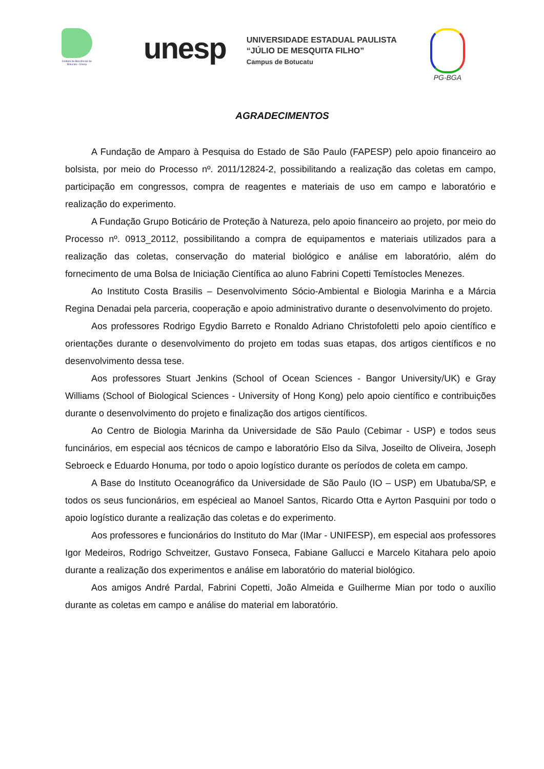Instituto de Biociências de Botucatu - Unesp
unesp
UNIVERSIDADE ESTADUAL PAULISTA
“JÚLIO DE MESQUITA FILHO”
Campus de Botucatu
PG-BGA
AGRADECIMENTOS
A Fundação de Amparo à Pesquisa do Estado de São Paulo (FAPESP) pelo apoio financeiro ao bolsista, por meio do Processo nº. 2011/12824-2, possibilitando a realização das coletas em campo, participação em congressos, compra de reagentes e materiais de uso em campo e laboratório e realização do experimento.
A Fundação Grupo Boticário de Proteção à Natureza, pelo apoio financeiro ao projeto, por meio do Processo nº. 0913_20112, possibilitando a compra de equipamentos e materiais utilizados para a realização das coletas, conservação do material biológico e análise em laboratório, além do fornecimento de uma Bolsa de Iniciação Científica ao aluno Fabrini Copetti Temístocles Menezes.
Ao Instituto Costa Brasilis – Desenvolvimento Sócio-Ambiental e Biologia Marinha e a Márcia Regina Denadai pela parceria, cooperação e apoio administrativo durante o desenvolvimento do projeto.
Aos professores Rodrigo Egydio Barreto e Ronaldo Adriano Christofoletti pelo apoio científico e orientações durante o desenvolvimento do projeto em todas suas etapas, dos artigos científicos e no desenvolvimento dessa tese.
Aos professores Stuart Jenkins (School of Ocean Sciences - Bangor University/UK) e Gray Williams (School of Biological Sciences - University of Hong Kong) pelo apoio científico e contribuições durante o desenvolvimento do projeto e finalização dos artigos científicos.
Ao Centro de Biologia Marinha da Universidade de São Paulo (Cebimar - USP) e todos seus funcinários, em especial aos técnicos de campo e laboratório Elso da Silva, Joseilto de Oliveira, Joseph Sebroeck e Eduardo Honuma, por todo o apoio logístico durante os períodos de coleta em campo.
A Base do Instituto Oceanográfico da Universidade de São Paulo (IO – USP) em Ubatuba/SP, e todos os seus funcionários, em espécieal ao Manoel Santos, Ricardo Otta e Ayrton Pasquini por todo o apoio logístico durante a realização das coletas e do experimento.
Aos professores e funcionários do Instituto do Mar (IMar - UNIFESP), em especial aos professores Igor Medeiros, Rodrigo Schveitzer, Gustavo Fonseca, Fabiane Gallucci e Marcelo Kitahara pelo apoio durante a realização dos experimentos e análise em laboratório do material biológico.
Aos amigos André Pardal, Fabrini Copetti, João Almeida e Guilherme Mian por todo o auxílio durante as coletas em campo e análise do material em laboratório.